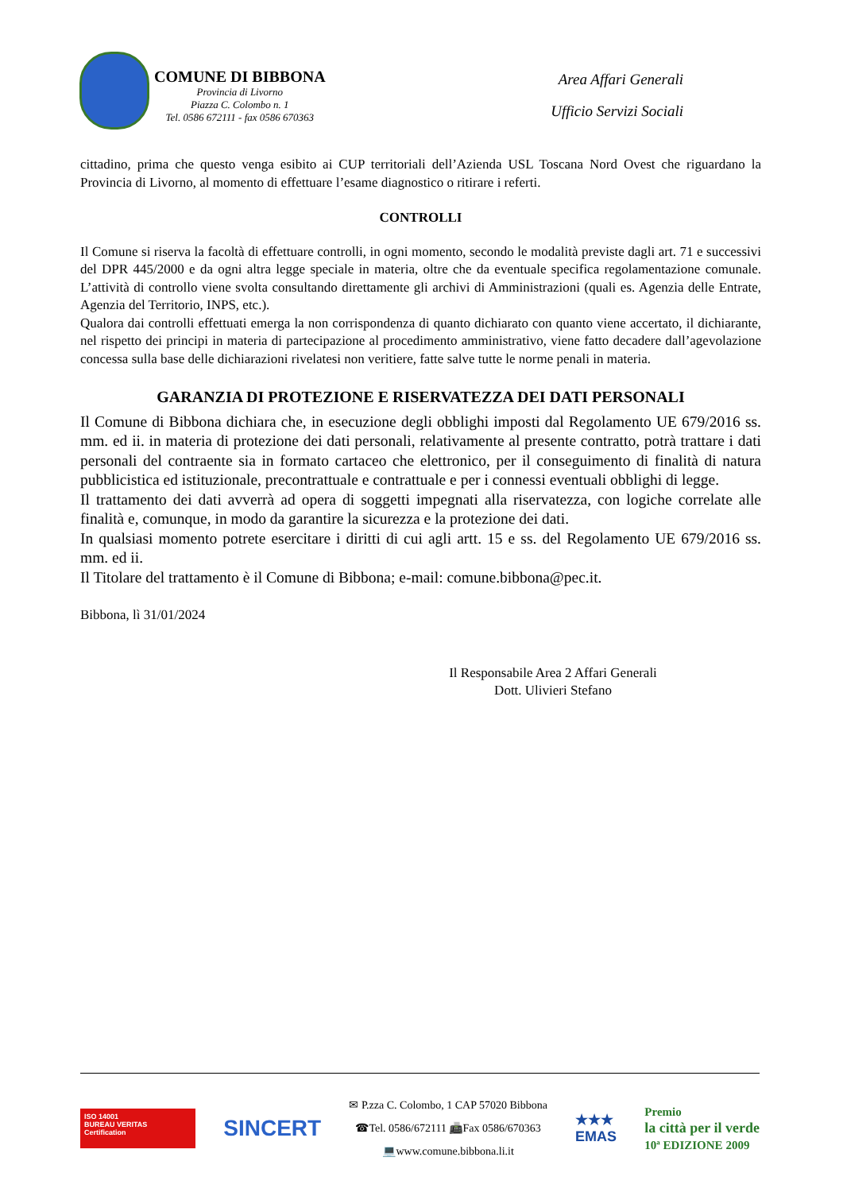COMUNE DI BIBBONA Provincia di Livorno Piazza C. Colombo n. 1 Tel. 0586 672111 - fax 0586 670363
Area Affari Generali
Ufficio Servizi Sociali
cittadino, prima che questo venga esibito ai CUP territoriali dell’Azienda USL Toscana Nord Ovest che riguardano la Provincia di Livorno, al momento di effettuare l’esame diagnostico o ritirare i referti.
CONTROLLI
Il Comune si riserva la facoltà di effettuare controlli, in ogni momento, secondo le modalità previste dagli art. 71 e successivi del DPR 445/2000 e da ogni altra legge speciale in materia, oltre che da eventuale specifica regolamentazione comunale. L’attività di controllo viene svolta consultando direttamente gli archivi di Amministrazioni (quali es. Agenzia delle Entrate, Agenzia del Territorio, INPS, etc.).
Qualora dai controlli effettuati emerga la non corrispondenza di quanto dichiarato con quanto viene accertato, il dichiarante, nel rispetto dei principi in materia di partecipazione al procedimento amministrativo, viene fatto decadere dall’agevolazione concessa sulla base delle dichiarazioni rivelatesi non veritiere, fatte salve tutte le norme penali in materia.
GARANZIA DI PROTEZIONE E RISERVATEZZA DEI DATI PERSONALI
Il Comune di Bibbona dichiara che, in esecuzione degli obblighi imposti dal Regolamento UE 679/2016 ss. mm. ed ii. in materia di protezione dei dati personali, relativamente al presente contratto, potrà trattare i dati personali del contraente sia in formato cartaceo che elettronico, per il conseguimento di finalità di natura pubblicistica ed istituzionale, precontrattuale e contrattuale e per i connessi eventuali obblighi di legge.
Il trattamento dei dati avverrà ad opera di soggetti impegnati alla riservatezza, con logiche correlate alle finalità e, comunque, in modo da garantire la sicurezza e la protezione dei dati.
In qualsiasi momento potrete esercitare i diritti di cui agli artt. 15 e ss. del Regolamento UE 679/2016 ss. mm. ed ii.
Il Titolare del trattamento è il Comune di Bibbona; e-mail: comune.bibbona@pec.it.
Bibbona, lì 31/01/2024
Il Responsabile Area 2 Affari Generali
Dott. Ulivieri Stefano
ISO 14001
BUREAU VERITAS
Certification
SINCERT
✉ P.zza C. Colombo, 1 CAP 57020 Bibbona
☎Tel. 0586/672111 📠Fax 0586/670363
💻www.comune.bibbona.li.it
★★★
EMAS
Premio
la città per il verde
10ª EDIZIONE 2009